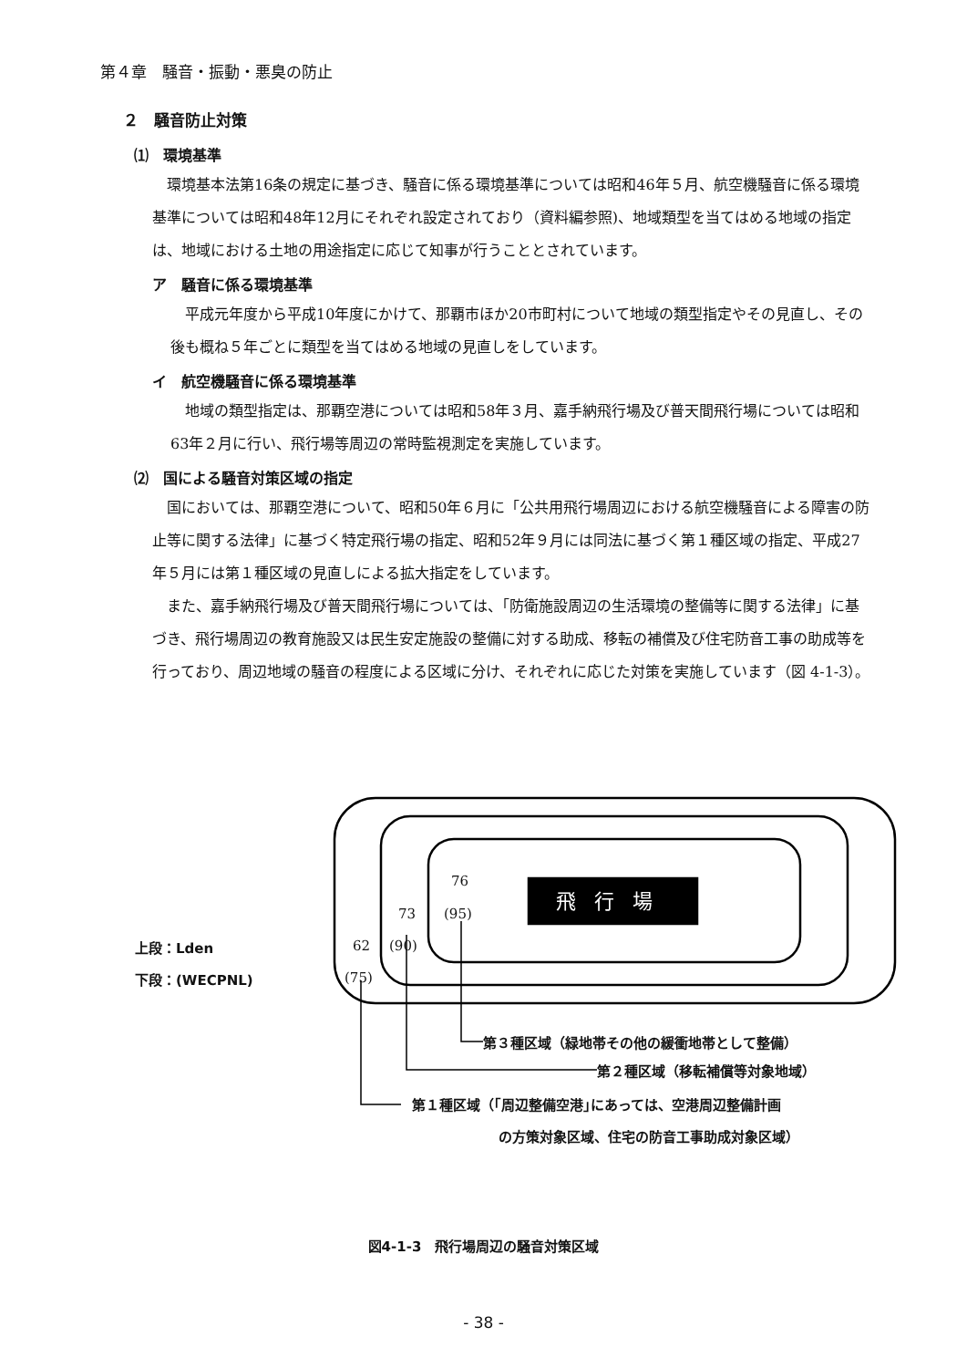第４章　騒音・振動・悪臭の防止
２　騒音防止対策
⑴　環境基準
環境基本法第16条の規定に基づき、騒音に係る環境基準については昭和46年５月、航空機騒音に係る環境基準については昭和48年12月にそれぞれ設定されており（資料編参照)、地域類型を当てはめる地域の指定は、地域における土地の用途指定に応じて知事が行うこととされています。
ア　騒音に係る環境基準
平成元年度から平成10年度にかけて、那覇市ほか20市町村について地域の類型指定やその見直し、その後も概ね５年ごとに類型を当てはめる地域の見直しをしています。
イ　航空機騒音に係る環境基準
地域の類型指定は、那覇空港については昭和58年３月、嘉手納飛行場及び普天間飛行場については昭和63年２月に行い、飛行場等周辺の常時監視測定を実施しています。
⑵　国による騒音対策区域の指定
国においては、那覇空港について、昭和50年６月に「公共用飛行場周辺における航空機騒音による障害の防止等に関する法律」に基づく特定飛行場の指定、昭和52年９月には同法に基づく第１種区域の指定、平成27年５月には第１種区域の見直しによる拡大指定をしています。
また、嘉手納飛行場及び普天間飛行場については、「防衛施設周辺の生活環境の整備等に関する法律」に基づき、飛行場周辺の教育施設又は民生安定施設の整備に対する助成、移転の補償及び住宅防音工事の助成等を行っており、周辺地域の騒音の程度による区域に分け、それぞれに応じた対策を実施しています（図 4-1-3）。
76
73 (95)
62 (90)
(75)
飛行場
上段：Lden
下段：(WECPNL)
第３種区域（緑地帯その他の緩衝地帯として整備）
第２種区域（移転補償等対象地域）
第１種区域（｢周辺整備空港｣にあっては、空港周辺整備計画
の方策対象区域、住宅の防音工事助成対象区域）
図4-1-3　飛行場周辺の騒音対策区域
- 38 -